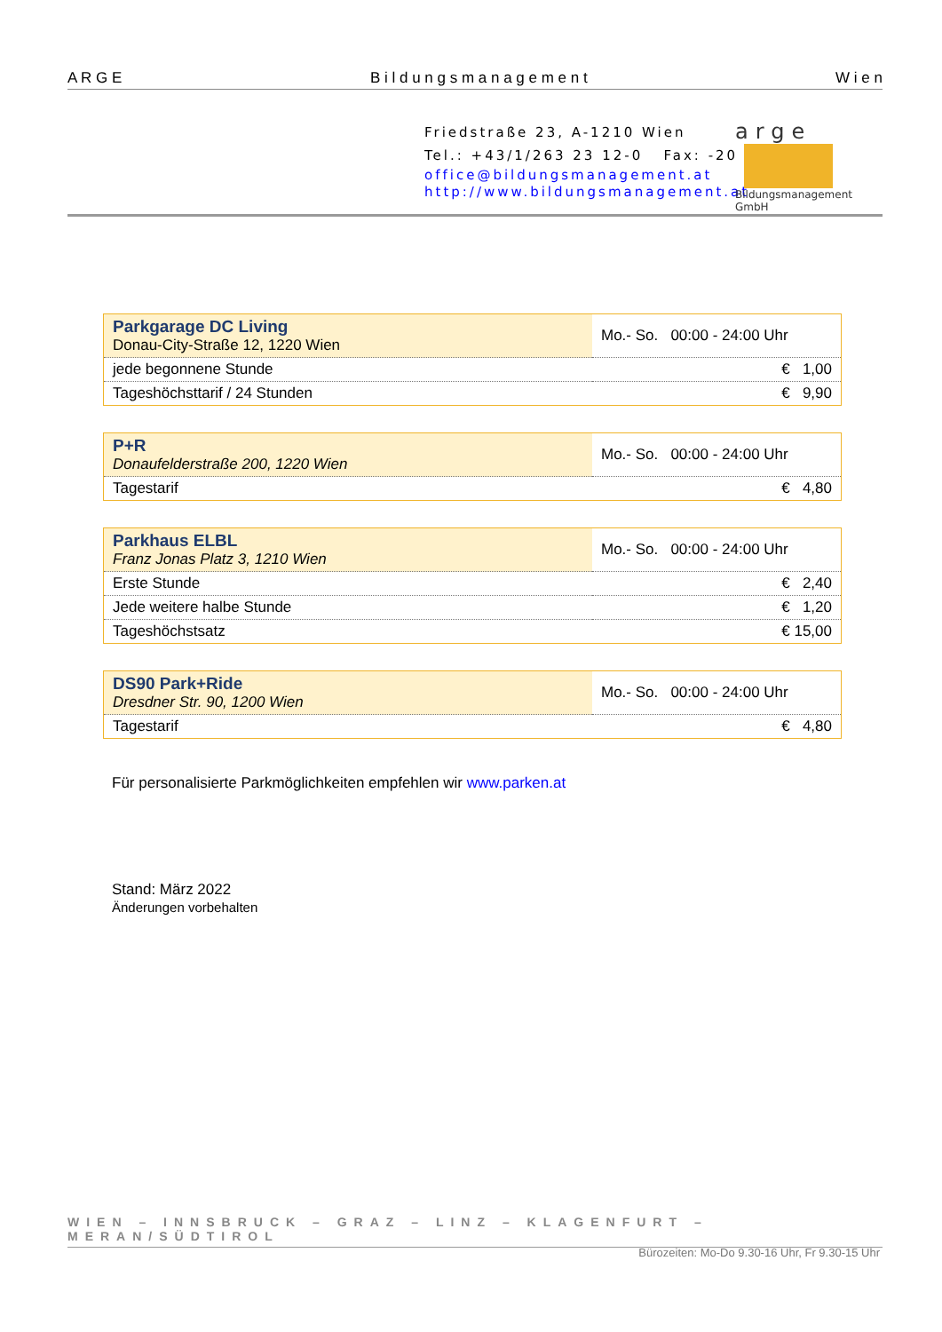A R G E B i l d u n g s m a n a g e m e n t W i e n
Friedstraße 23, A-1210 Wien
Tel.: +43/1/263 23 12-0 Fax: -20
office@bildungsmanagement.at
http://www.bildungsmanagement.at
arge
Bildungsmanagement GmbH
| Parkgarage DC Living Donau-City-Straße 12, 1220 Wien | Mo.- So. 00:00 - 24:00 Uhr |
| jede begonnene Stunde | € 1,00 |
| Tageshöchsttarif / 24 Stunden | € 9,90 |
| P+R Donaufelderstraße 200, 1220 Wien | Mo.- So. 00:00 - 24:00 Uhr |
| Tagestarif | € 4,80 |
| Parkhaus ELBL Franz Jonas Platz 3, 1210 Wien | Mo.- So. 00:00 - 24:00 Uhr |
| Erste Stunde | € 2,40 |
| Jede weitere halbe Stunde | € 1,20 |
| Tageshöchstsatz | € 15,00 |
| DS90 Park+Ride Dresdner Str. 90, 1200 Wien | Mo.- So. 00:00 - 24:00 Uhr |
| Tagestarif | € 4,80 |
Für personalisierte Parkmöglichkeiten empfehlen wir www.parken.at
Stand: März 2022
Änderungen vorbehalten
WIEN – INNSBRUCK – GRAZ – LINZ – KLAGENFURT – MERAN/SÜDTIROL
Bürozeiten: Mo-Do 9.30-16 Uhr, Fr 9.30-15 Uhr